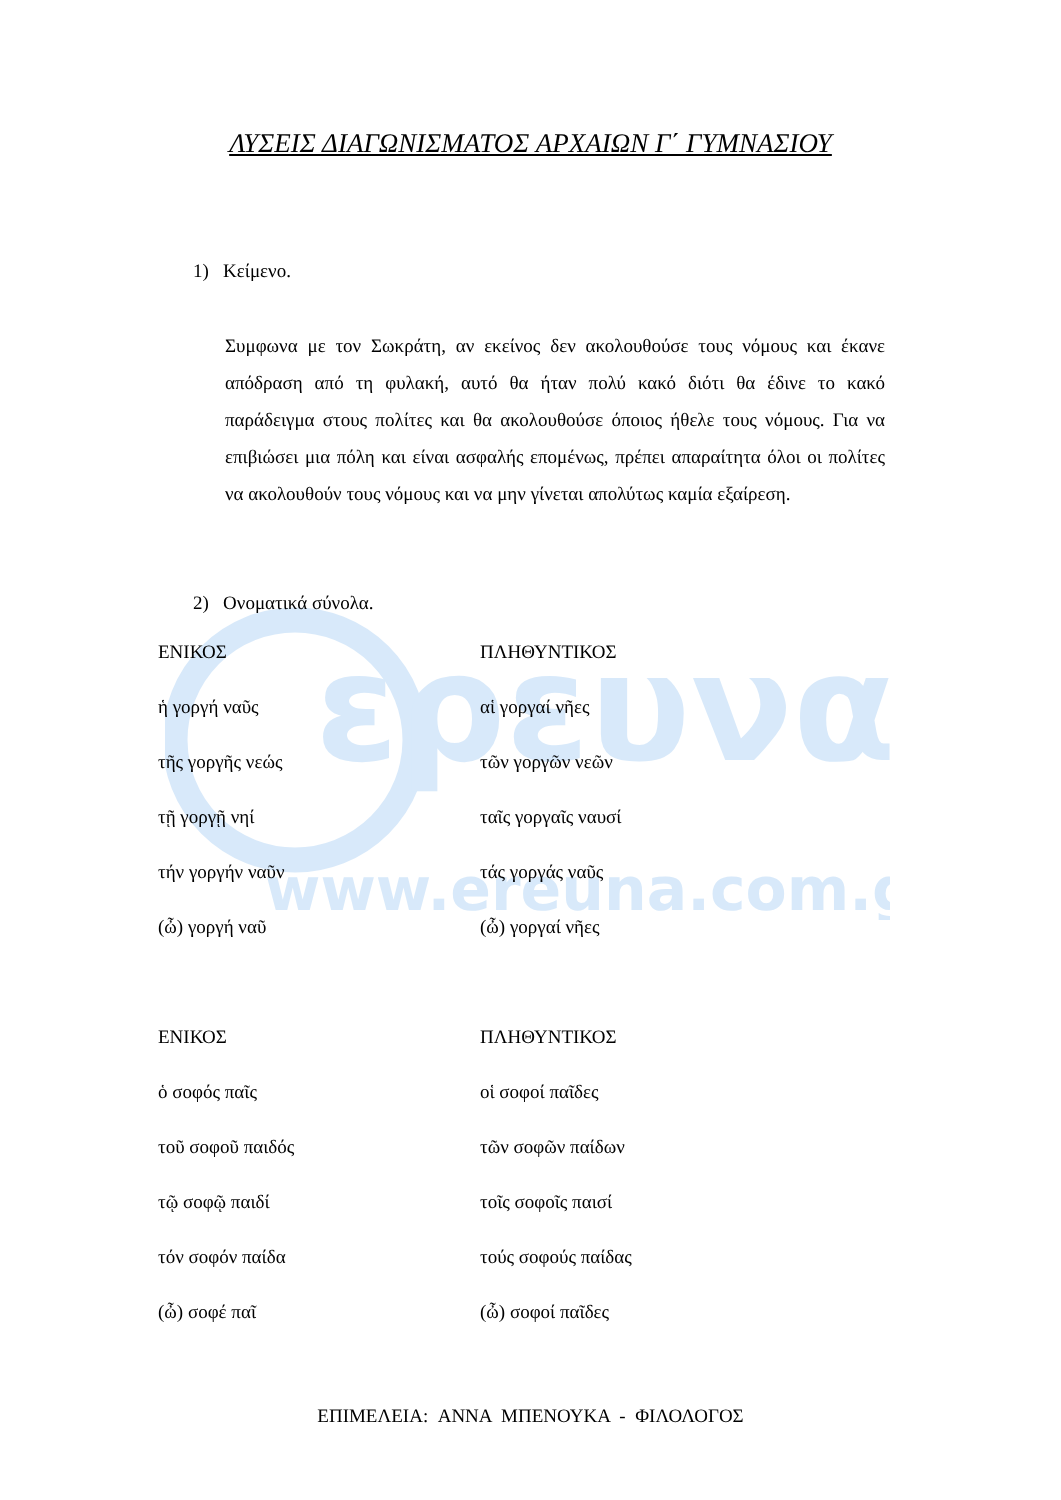ερευνα
www.ereuna.com.gr
ΛΥΣΕΙΣ ΔΙΑΓΩΝΙΣΜΑΤΟΣ ΑΡΧΑΙΩΝ Γ΄ ΓΥΜΝΑΣΙΟΥ
1) Κείμενο.
Συμφωνα με τον Σωκράτη, αν εκείνος δεν ακολουθούσε τους νόμους και έκανε απόδραση από τη φυλακή, αυτό θα ήταν πολύ κακό διότι θα έδινε το κακό παράδειγμα στους πολίτες και θα ακολουθούσε όποιος ήθελε τους νόμους. Για να επιβιώσει μια πόλη και είναι ασφαλής επομένως, πρέπει απαραίτητα όλοι οι πολίτες να ακολουθούν τους νόμους και να μην γίνεται απολύτως καμία εξαίρεση.
2) Ονοματικά σύνολα.
| ΕΝΙΚΟΣ | ΠΛΗΘΥΝΤΙΚΟΣ |
| --- | --- |
| ἡ γοργή ναῦς | αἱ γοργαί νῆες |
| τῆς γοργῆς νεώς | τῶν γοργῶν νεῶν |
| τῇ γοργῇ νηί | ταῖς γοργαῖς ναυσί |
| τήν γοργήν ναῦν | τάς γοργάς ναῦς |
| (ὦ) γοργή ναῦ | (ὦ) γοργαί νῆες |
| ΕΝΙΚΟΣ | ΠΛΗΘΥΝΤΙΚΟΣ |
| --- | --- |
| ὁ σοφός παῖς | οἱ σοφοί παῖδες |
| τοῦ σοφοῦ παιδός | τῶν σοφῶν παίδων |
| τῷ σοφῷ παιδί | τοῖς σοφοῖς παισί |
| τόν σοφόν παίδα | τούς σοφούς παίδας |
| (ὦ) σοφέ παῖ | (ὦ) σοφοί παῖδες |
ΕΠΙΜΕΛΕΙΑ: ΑΝΝΑ ΜΠΕΝΟΥΚΑ - ΦΙΛΟΛΟΓΟΣ